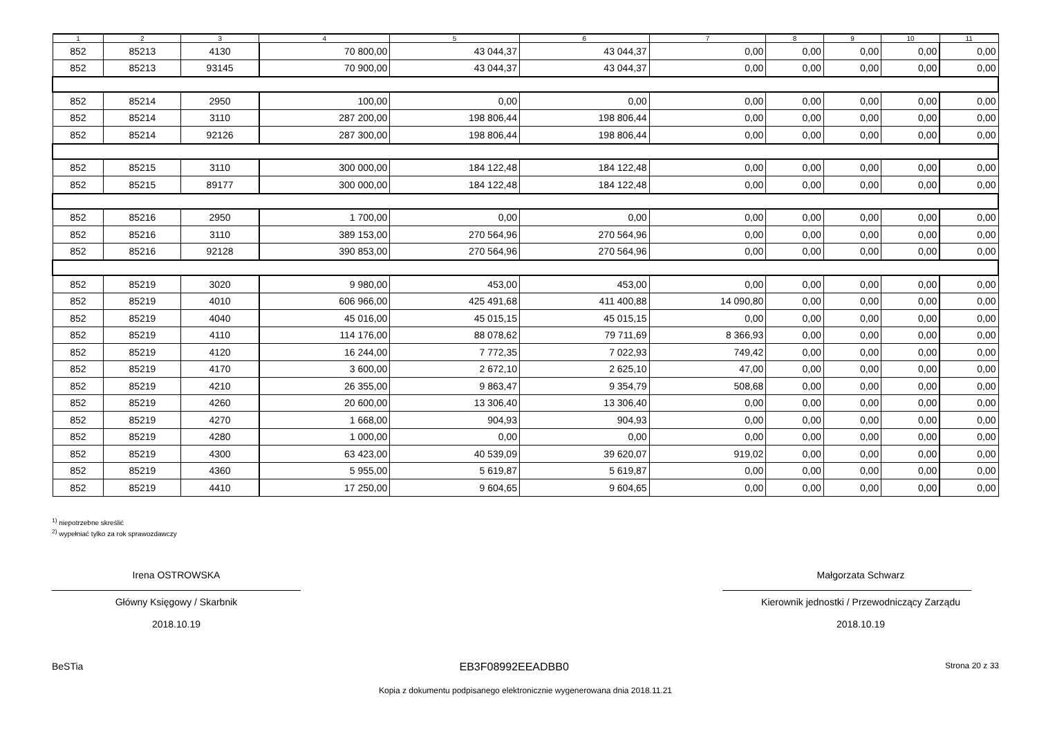| 1 | 2 | 3 | 4 | 5 | 6 | 7 | 8 | 9 | 10 | 11 |
| --- | --- | --- | --- | --- | --- | --- | --- | --- | --- | --- |
| 852 | 85213 | 4130 | 70 800,00 | 43 044,37 | 43 044,37 | 0,00 | 0,00 | 0,00 | 0,00 | 0,00 |
| 852 | 85213 | 93145 | 70 900,00 | 43 044,37 | 43 044,37 | 0,00 | 0,00 | 0,00 | 0,00 | 0,00 |
| 852 | 85214 | 2950 | 100,00 | 0,00 | 0,00 | 0,00 | 0,00 | 0,00 | 0,00 | 0,00 |
| 852 | 85214 | 3110 | 287 200,00 | 198 806,44 | 198 806,44 | 0,00 | 0,00 | 0,00 | 0,00 | 0,00 |
| 852 | 85214 | 92126 | 287 300,00 | 198 806,44 | 198 806,44 | 0,00 | 0,00 | 0,00 | 0,00 | 0,00 |
| 852 | 85215 | 3110 | 300 000,00 | 184 122,48 | 184 122,48 | 0,00 | 0,00 | 0,00 | 0,00 | 0,00 |
| 852 | 85215 | 89177 | 300 000,00 | 184 122,48 | 184 122,48 | 0,00 | 0,00 | 0,00 | 0,00 | 0,00 |
| 852 | 85216 | 2950 | 1 700,00 | 0,00 | 0,00 | 0,00 | 0,00 | 0,00 | 0,00 | 0,00 |
| 852 | 85216 | 3110 | 389 153,00 | 270 564,96 | 270 564,96 | 0,00 | 0,00 | 0,00 | 0,00 | 0,00 |
| 852 | 85216 | 92128 | 390 853,00 | 270 564,96 | 270 564,96 | 0,00 | 0,00 | 0,00 | 0,00 | 0,00 |
| 852 | 85219 | 3020 | 9 980,00 | 453,00 | 453,00 | 0,00 | 0,00 | 0,00 | 0,00 | 0,00 |
| 852 | 85219 | 4010 | 606 966,00 | 425 491,68 | 411 400,88 | 14 090,80 | 0,00 | 0,00 | 0,00 | 0,00 |
| 852 | 85219 | 4040 | 45 016,00 | 45 015,15 | 45 015,15 | 0,00 | 0,00 | 0,00 | 0,00 | 0,00 |
| 852 | 85219 | 4110 | 114 176,00 | 88 078,62 | 79 711,69 | 8 366,93 | 0,00 | 0,00 | 0,00 | 0,00 |
| 852 | 85219 | 4120 | 16 244,00 | 7 772,35 | 7 022,93 | 749,42 | 0,00 | 0,00 | 0,00 | 0,00 |
| 852 | 85219 | 4170 | 3 600,00 | 2 672,10 | 2 625,10 | 47,00 | 0,00 | 0,00 | 0,00 | 0,00 |
| 852 | 85219 | 4210 | 26 355,00 | 9 863,47 | 9 354,79 | 508,68 | 0,00 | 0,00 | 0,00 | 0,00 |
| 852 | 85219 | 4260 | 20 600,00 | 13 306,40 | 13 306,40 | 0,00 | 0,00 | 0,00 | 0,00 | 0,00 |
| 852 | 85219 | 4270 | 1 668,00 | 904,93 | 904,93 | 0,00 | 0,00 | 0,00 | 0,00 | 0,00 |
| 852 | 85219 | 4280 | 1 000,00 | 0,00 | 0,00 | 0,00 | 0,00 | 0,00 | 0,00 | 0,00 |
| 852 | 85219 | 4300 | 63 423,00 | 40 539,09 | 39 620,07 | 919,02 | 0,00 | 0,00 | 0,00 | 0,00 |
| 852 | 85219 | 4360 | 5 955,00 | 5 619,87 | 5 619,87 | 0,00 | 0,00 | 0,00 | 0,00 | 0,00 |
| 852 | 85219 | 4410 | 17 250,00 | 9 604,65 | 9 604,65 | 0,00 | 0,00 | 0,00 | 0,00 | 0,00 |
<sup>1)</sup> niepotrzebne skreślić
<sup>2)</sup> wypełniać tylko za rok sprawozdawczy
Irena OSTROWSKA
Główny Księgowy / Skarbnik
2018.10.19
Małgorzata Schwarz
Kierownik jednostki / Przewodniczący Zarządu
2018.10.19
BeSTia EB3F08992EEADBB0 Strona 20 z 33
Kopia z dokumentu podpisanego elektronicznie wygenerowana dnia 2018.11.21